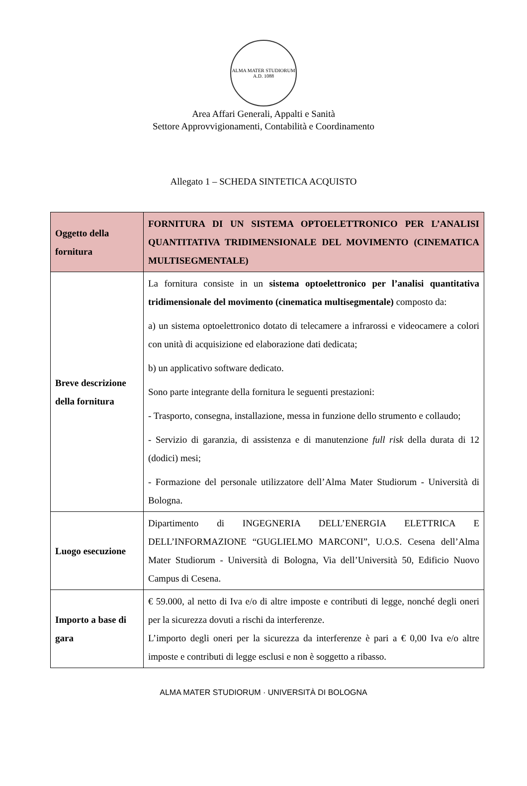ALMA MATER STUDIORUM
A.D. 1088
Area Affari Generali, Appalti e Sanità
Settore Approvvigionamenti, Contabilità e Coordinamento
Allegato 1 – SCHEDA SINTETICA ACQUISTO
| Oggetto della fornitura | FORNITURA DI UN SISTEMA OPTOELETTRONICO PER L’ANALISI QUANTITATIVA TRIDIMENSIONALE DEL MOVIMENTO (CINEMATICA MULTISEGMENTALE) |
| Breve descrizione della fornitura | La fornitura consiste in un sistema optoelettronico per l’analisi quantitativa tridimensionale del movimento (cinematica multisegmentale) composto da: a) un sistema optoelettronico dotato di telecamere a infrarossi e videocamere a colori con unità di acquisizione ed elaborazione dati dedicata; b) un applicativo software dedicato. Sono parte integrante della fornitura le seguenti prestazioni: - Trasporto, consegna, installazione, messa in funzione dello strumento e collaudo; - Servizio di garanzia, di assistenza e di manutenzione full risk della durata di 12 (dodici) mesi; - Formazione del personale utilizzatore dell’Alma Mater Studiorum - Università di Bologna. |
| Luogo esecuzione | Dipartimento di INGEGNERIA DELL’ENERGIA ELETTRICA E DELL’INFORMAZIONE “GUGLIELMO MARCONI”, U.O.S. Cesena dell’Alma Mater Studiorum - Università di Bologna, Via dell’Università 50, Edificio Nuovo Campus di Cesena. |
| Importo a base di gara | € 59.000, al netto di Iva e/o di altre imposte e contributi di legge, nonché degli oneri per la sicurezza dovuti a rischi da interferenze. L’importo degli oneri per la sicurezza da interferenze è pari a € 0,00 Iva e/o altre imposte e contributi di legge esclusi e non è soggetto a ribasso. |
ALMA MATER STUDIORUM · UNIVERSITÀ DI BOLOGNA